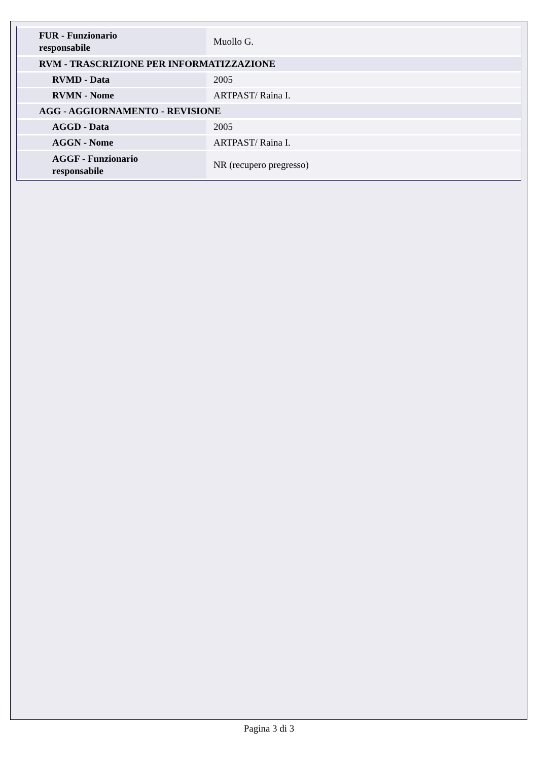| FUR - Funzionario responsabile | Muollo G. |
| RVM - TRASCRIZIONE PER INFORMATIZZAZIONE | |
| RVMD - Data | 2005 |
| RVMN - Nome | ARTPAST/ Raina I. |
| AGG - AGGIORNAMENTO - REVISIONE | |
| AGGD - Data | 2005 |
| AGGN - Nome | ARTPAST/ Raina I. |
| AGGF - Funzionario responsabile | NR (recupero pregresso) |
Pagina 3 di 3